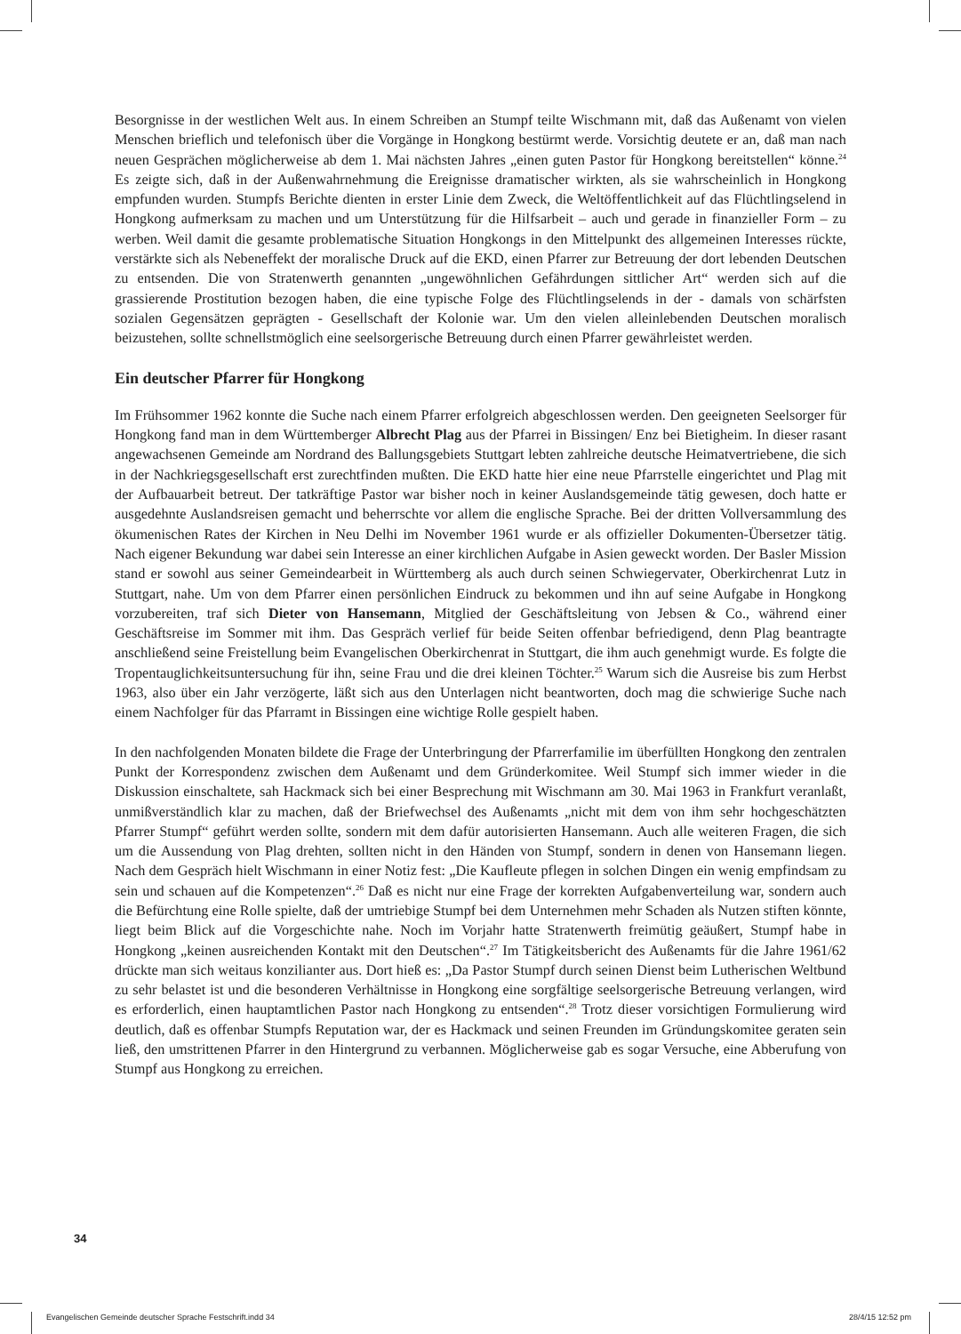Besorgnisse in der westlichen Welt aus. In einem Schreiben an Stumpf teilte Wischmann mit, daß das Außenamt von vielen Menschen brieflich und telefonisch über die Vorgänge in Hongkong bestürmt werde. Vorsichtig deutete er an, daß man nach neuen Gesprächen möglicherweise ab dem 1. Mai nächsten Jahres „einen guten Pastor für Hongkong bereitstellen“ könne.<sup>24</sup> Es zeigte sich, daß in der Außenwahrnehmung die Ereignisse dramatischer wirkten, als sie wahrscheinlich in Hongkong empfunden wurden. Stumpfs Berichte dienten in erster Linie dem Zweck, die Weltöffentlichkeit auf das Flüchtlingselend in Hongkong aufmerksam zu machen und um Unterstützung für die Hilfsarbeit – auch und gerade in finanzieller Form – zu werben. Weil damit die gesamte problematische Situation Hongkongs in den Mittelpunkt des allgemeinen Interesses rückte, verstärkte sich als Nebeneffekt der moralische Druck auf die EKD, einen Pfarrer zur Betreuung der dort lebenden Deutschen zu entsenden. Die von Stratenwerth genannten „ungewöhnlichen Gefährdungen sittlicher Art“ werden sich auf die grassierende Prostitution bezogen haben, die eine typische Folge des Flüchtlingselends in der - damals von schärfsten sozialen Gegensätzen geprägten - Gesellschaft der Kolonie war. Um den vielen alleinlebenden Deutschen moralisch beizustehen, sollte schnellstmöglich eine seelsorgerische Betreuung durch einen Pfarrer gewährleistet werden.
Ein deutscher Pfarrer für Hongkong
Im Frühsommer 1962 konnte die Suche nach einem Pfarrer erfolgreich abgeschlossen werden. Den geeigneten Seelsorger für Hongkong fand man in dem Württemberger Albrecht Plag aus der Pfarrei in Bissingen/ Enz bei Bietigheim. In dieser rasant angewachsenen Gemeinde am Nordrand des Ballungsgebiets Stuttgart lebten zahlreiche deutsche Heimatvertriebene, die sich in der Nachkriegsgesellschaft erst zurechtfinden mußten. Die EKD hatte hier eine neue Pfarrstelle eingerichtet und Plag mit der Aufbauarbeit betreut. Der tatkräftige Pastor war bisher noch in keiner Auslandsgemeinde tätig gewesen, doch hatte er ausgedehnte Auslandsreisen gemacht und beherrschte vor allem die englische Sprache. Bei der dritten Vollversammlung des ökumenischen Rates der Kirchen in Neu Delhi im November 1961 wurde er als offizieller Dokumenten-Übersetzer tätig. Nach eigener Bekundung war dabei sein Interesse an einer kirchlichen Aufgabe in Asien geweckt worden. Der Basler Mission stand er sowohl aus seiner Gemeindearbeit in Württemberg als auch durch seinen Schwiegervater, Oberkirchenrat Lutz in Stuttgart, nahe. Um von dem Pfarrer einen persönlichen Eindruck zu bekommen und ihn auf seine Aufgabe in Hongkong vorzubereiten, traf sich Dieter von Hansemann, Mitglied der Geschäftsleitung von Jebsen & Co., während einer Geschäftsreise im Sommer mit ihm. Das Gespräch verlief für beide Seiten offenbar befriedigend, denn Plag beantragte anschließend seine Freistellung beim Evangelischen Oberkirchenrat in Stuttgart, die ihm auch genehmigt wurde. Es folgte die Tropentauglichkeitsuntersuchung für ihn, seine Frau und die drei kleinen Töchter.<sup>25</sup> Warum sich die Ausreise bis zum Herbst 1963, also über ein Jahr verzögerte, läßt sich aus den Unterlagen nicht beantworten, doch mag die schwierige Suche nach einem Nachfolger für das Pfarramt in Bissingen eine wichtige Rolle gespielt haben.
In den nachfolgenden Monaten bildete die Frage der Unterbringung der Pfarrerfamilie im überfüllten Hongkong den zentralen Punkt der Korrespondenz zwischen dem Außenamt und dem Gründerkomitee. Weil Stumpf sich immer wieder in die Diskussion einschaltete, sah Hackmack sich bei einer Besprechung mit Wischmann am 30. Mai 1963 in Frankfurt veranlaßt, unmißverständlich klar zu machen, daß der Briefwechsel des Außenamts „nicht mit dem von ihm sehr hochgeschätzten Pfarrer Stumpf“ geführt werden sollte, sondern mit dem dafür autorisierten Hansemann. Auch alle weiteren Fragen, die sich um die Aussendung von Plag drehten, sollten nicht in den Händen von Stumpf, sondern in denen von Hansemann liegen. Nach dem Gespräch hielt Wischmann in einer Notiz fest: „Die Kaufleute pflegen in solchen Dingen ein wenig empfindsam zu sein und schauen auf die Kompetenzen“.<sup>26</sup> Daß es nicht nur eine Frage der korrekten Aufgabenverteilung war, sondern auch die Befürchtung eine Rolle spielte, daß der umtriebige Stumpf bei dem Unternehmen mehr Schaden als Nutzen stiften könnte, liegt beim Blick auf die Vorgeschichte nahe. Noch im Vorjahr hatte Stratenwerth freimütig geäußert, Stumpf habe in Hongkong „keinen ausreichenden Kontakt mit den Deutschen“.<sup>27</sup> Im Tätigkeitsbericht des Außenamts für die Jahre 1961/62 drückte man sich weitaus konzilianter aus. Dort hieß es: „Da Pastor Stumpf durch seinen Dienst beim Lutherischen Weltbund zu sehr belastet ist und die besonderen Verhältnisse in Hongkong eine sorgfältige seelsorgerische Betreuung verlangen, wird es erforderlich, einen hauptamtlichen Pastor nach Hongkong zu entsenden“.<sup>28</sup> Trotz dieser vorsichtigen Formulierung wird deutlich, daß es offenbar Stumpfs Reputation war, der es Hackmack und seinen Freunden im Gründungskomitee geraten sein ließ, den umstrittenen Pfarrer in den Hintergrund zu verbannen. Möglicherweise gab es sogar Versuche, eine Abberufung von Stumpf aus Hongkong zu erreichen.
34
Evangelischen Gemeinde deutscher Sprache Festschrift.indd 34
28/4/15 12:52 pm